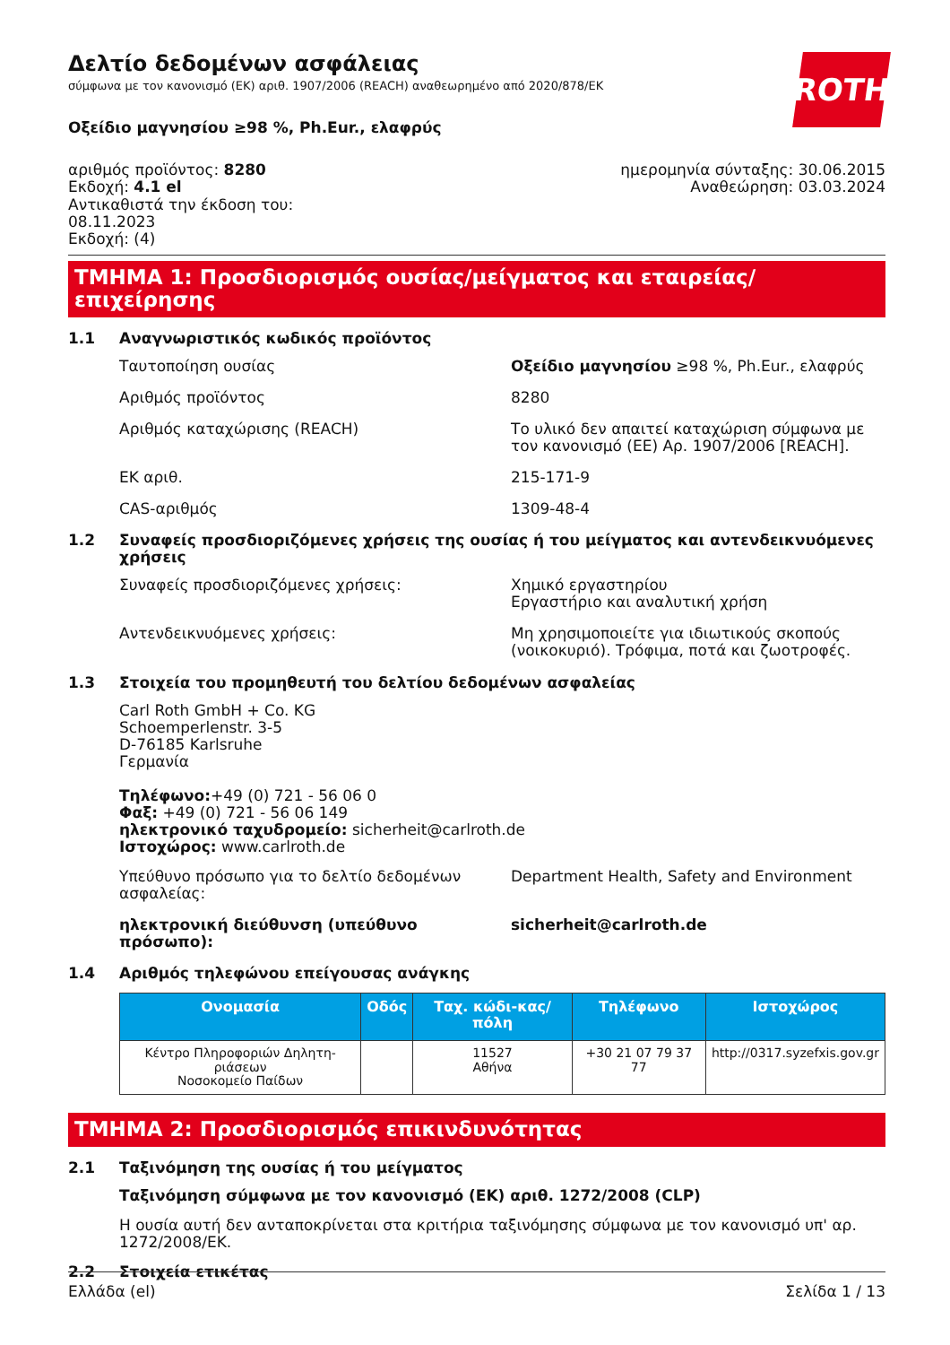ROTH
Δελτίο δεδομένων ασφάλειας
σύμφωνα με τον κανονισμό (ΕΚ) αριθ. 1907/2006 (REACH) αναθεωρημένο από 2020/878/ΕΚ
Οξείδιο μαγνησίου ≥98 %, Ph.Eur., ελαφρύς
αριθμός προϊόντος: 8280
Εκδοχή: 4.1 el
Αντικαθιστά την έκδοση του:
08.11.2023
Εκδοχή: (4)
ημερομηνία σύνταξης: 30.06.2015
Αναθεώρηση: 03.03.2024
ΤΜΗΜΑ 1: Προσδιορισμός ουσίας/μείγματος και εταιρείας/επιχείρησης
1.1 Αναγνωριστικός κωδικός προϊόντος
Ταυτοποίηση ουσίας Οξείδιο μαγνησίου ≥98 %, Ph.Eur., ελαφρύς
Αριθμός προϊόντος 8280
Αριθμός καταχώρισης (REACH) Το υλικό δεν απαιτεί καταχώριση σύμφωνα με τον κανονισμό (ΕΕ) Αρ. 1907/2006 [REACH].
ΕΚ αριθ. 215-171-9
CAS-αριθμός 1309-48-4
1.2 Συναφείς προσδιοριζόμενες χρήσεις της ουσίας ή του μείγματος και αντενδεικνυόμενες χρήσεις
Συναφείς προσδιοριζόμενες χρήσεις: Χημικό εργαστηρίου
Εργαστήριο και αναλυτική χρήση
Αντενδεικνυόμενες χρήσεις: Μη χρησιμοποιείτε για ιδιωτικούς σκοπούς (νοικοκυριό). Τρόφιμα, ποτά και ζωοτροφές.
1.3 Στοιχεία του προμηθευτή του δελτίου δεδομένων ασφαλείας
Carl Roth GmbH + Co. KG
Schoemperlenstr. 3-5
D-76185 Karlsruhe
Γερμανία
Τηλέφωνο:+49 (0) 721 - 56 06 0
Φαξ: +49 (0) 721 - 56 06 149
ηλεκτρονικό ταχυδρομείο: sicherheit@carlroth.de
Ιστοχώρος: www.carlroth.de
Υπεύθυνο πρόσωπο για το δελτίο δεδομένων ασφαλείας:
Department Health, Safety and Environment
ηλεκτρονική διεύθυνση (υπεύθυνο πρόσωπο): sicherheit@carlroth.de
1.4 Αριθμός τηλεφώνου επείγουσας ανάγκης
| Ονομασία | Οδός | Ταχ. κώδι-κας/πόλη | Τηλέφωνο | Ιστοχώρος |
| --- | --- | --- | --- | --- |
| Κέντρο Πληροφοριών Δηλητη-ριάσεων Νοσοκομείο Παίδων | | 11527 Αθήνα | +30 21 07 79 37 77 | http://0317.syzefxis.gov.gr |
ΤΜΗΜΑ 2: Προσδιορισμός επικινδυνότητας
2.1 Ταξινόμηση της ουσίας ή του μείγματος
Ταξινόμηση σύμφωνα με τον κανονισμό (ΕΚ) αριθ. 1272/2008 (CLP)
Η ουσία αυτή δεν ανταποκρίνεται στα κριτήρια ταξινόμησης σύμφωνα με τον κανονισμό υπ' αρ. 1272/2008/ΕΚ.
2.2 Στοιχεία ετικέτας
Ελλάδα (el) Σελίδα 1 / 13